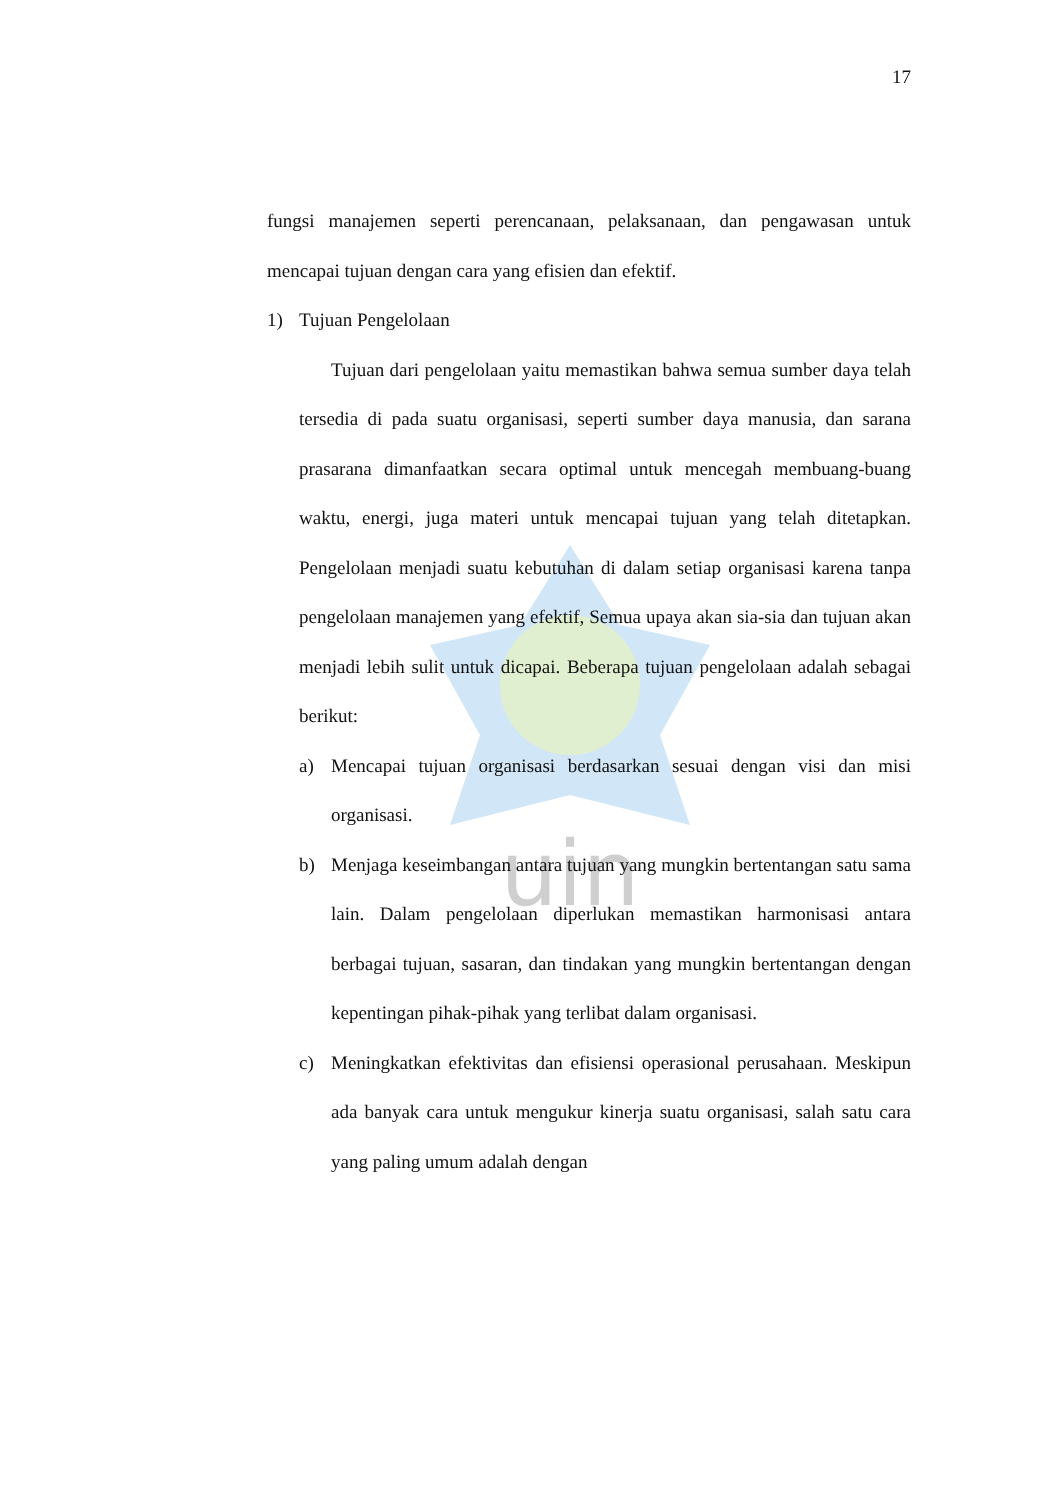uin
17
fungsi manajemen seperti perencanaan, pelaksanaan, dan pengawasan untuk mencapai tujuan dengan cara yang efisien dan efektif.
1) Tujuan Pengelolaan
Tujuan dari pengelolaan yaitu memastikan bahwa semua sumber daya telah tersedia di pada suatu organisasi, seperti sumber daya manusia, dan sarana prasarana dimanfaatkan secara optimal untuk mencegah membuang-buang waktu, energi, juga materi untuk mencapai tujuan yang telah ditetapkan. Pengelolaan menjadi suatu kebutuhan di dalam setiap organisasi karena tanpa pengelolaan manajemen yang efektif, Semua upaya akan sia-sia dan tujuan akan menjadi lebih sulit untuk dicapai. Beberapa tujuan pengelolaan adalah sebagai berikut:
a) Mencapai tujuan organisasi berdasarkan sesuai dengan visi dan misi organisasi.
b) Menjaga keseimbangan antara tujuan yang mungkin bertentangan satu sama lain. Dalam pengelolaan diperlukan memastikan harmonisasi antara berbagai tujuan, sasaran, dan tindakan yang mungkin bertentangan dengan kepentingan pihak-pihak yang terlibat dalam organisasi.
c) Meningkatkan efektivitas dan efisiensi operasional perusahaan. Meskipun ada banyak cara untuk mengukur kinerja suatu organisasi, salah satu cara yang paling umum adalah dengan